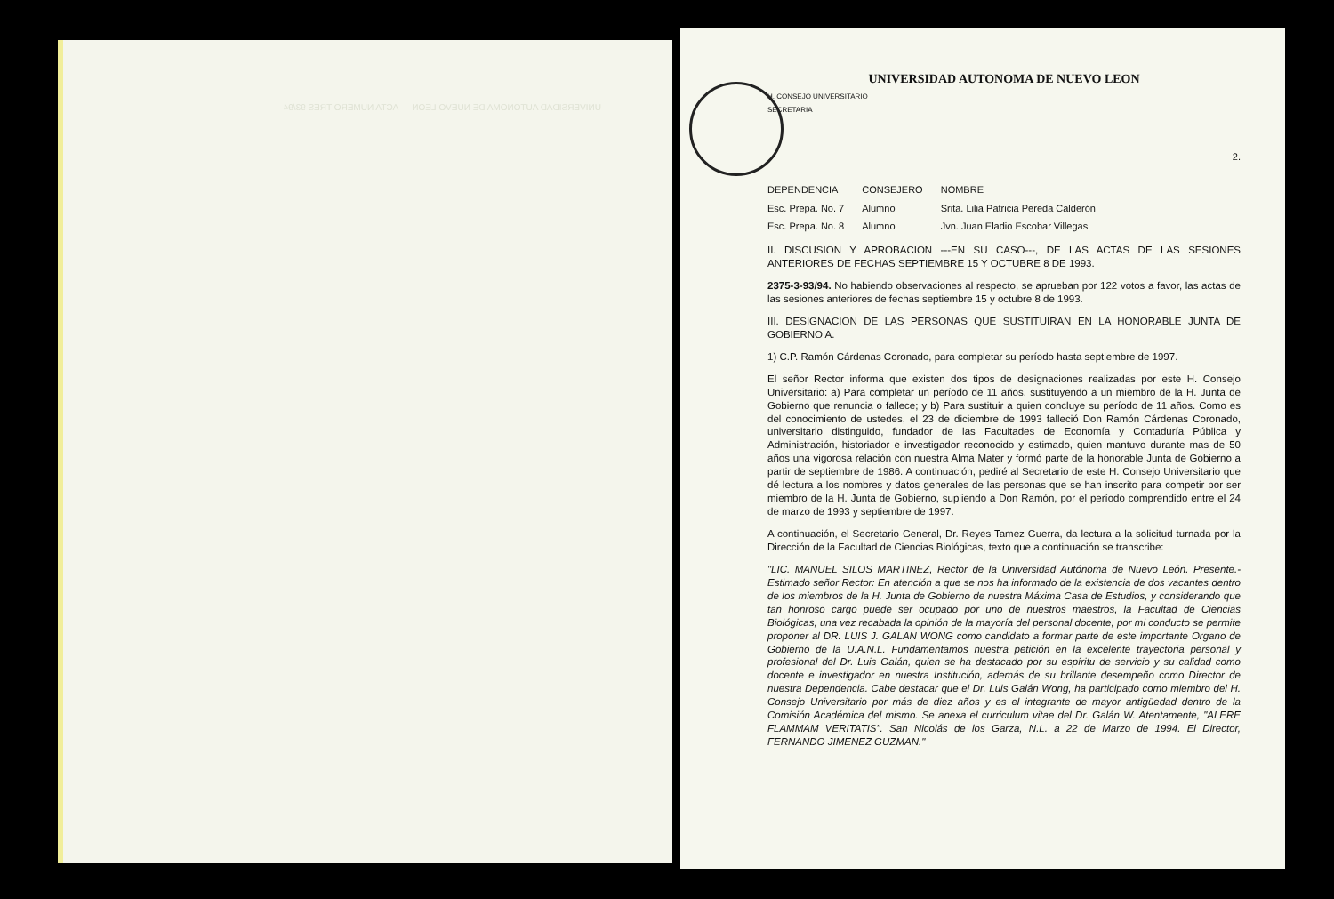UNIVERSIDAD AUTONOMA DE NUEVO LEON — ACTA NUMERO TRES 93/94
UNIVERSIDAD AUTONOMA DE NUEVO LEON
H. CONSEJO UNIVERSITARIO
SECRETARIA
2.
| DEPENDENCIA | CONSEJERO | NOMBRE |
| --- | --- | --- |
| Esc. Prepa. No. 7 | Alumno | Srita. Lilia Patricia Pereda Calderón |
| Esc. Prepa. No. 8 | Alumno | Jvn. Juan Eladio Escobar Villegas |
II. DISCUSION Y APROBACION ---EN SU CASO---, DE LAS ACTAS DE LAS SESIONES ANTERIORES DE FECHAS SEPTIEMBRE 15 Y OCTUBRE 8 DE 1993.
2375-3-93/94. No habiendo observaciones al respecto, se aprueban por 122 votos a favor, las actas de las sesiones anteriores de fechas septiembre 15 y octubre 8 de 1993.
III. DESIGNACION DE LAS PERSONAS QUE SUSTITUIRAN EN LA HONORABLE JUNTA DE GOBIERNO A:
1) C.P. Ramón Cárdenas Coronado, para completar su período hasta septiembre de 1997.
El señor Rector informa que existen dos tipos de designaciones realizadas por este H. Consejo Universitario: a) Para completar un período de 11 años, sustituyendo a un miembro de la H. Junta de Gobierno que renuncia o fallece; y b) Para sustituir a quien concluye su período de 11 años. Como es del conocimiento de ustedes, el 23 de diciembre de 1993 falleció Don Ramón Cárdenas Coronado, universitario distinguido, fundador de las Facultades de Economía y Contaduría Pública y Administración, historiador e investigador reconocido y estimado, quien mantuvo durante mas de 50 años una vigorosa relación con nuestra Alma Mater y formó parte de la honorable Junta de Gobierno a partir de septiembre de 1986. A continuación, pediré al Secretario de este H. Consejo Universitario que dé lectura a los nombres y datos generales de las personas que se han inscrito para competir por ser miembro de la H. Junta de Gobierno, supliendo a Don Ramón, por el período comprendido entre el 24 de marzo de 1993 y septiembre de 1997.
A continuación, el Secretario General, Dr. Reyes Tamez Guerra, da lectura a la solicitud turnada por la Dirección de la Facultad de Ciencias Biológicas, texto que a continuación se transcribe:
"LIC. MANUEL SILOS MARTINEZ, Rector de la Universidad Autónoma de Nuevo León. Presente.- Estimado señor Rector: En atención a que se nos ha informado de la existencia de dos vacantes dentro de los miembros de la H. Junta de Gobierno de nuestra Máxima Casa de Estudios, y considerando que tan honroso cargo puede ser ocupado por uno de nuestros maestros, la Facultad de Ciencias Biológicas, una vez recabada la opinión de la mayoría del personal docente, por mi conducto se permite proponer al DR. LUIS J. GALAN WONG como candidato a formar parte de este importante Organo de Gobierno de la U.A.N.L. Fundamentamos nuestra petición en la excelente trayectoria personal y profesional del Dr. Luis Galán, quien se ha destacado por su espíritu de servicio y su calidad como docente e investigador en nuestra Institución, además de su brillante desempeño como Director de nuestra Dependencia. Cabe destacar que el Dr. Luis Galán Wong, ha participado como miembro del H. Consejo Universitario por más de diez años y es el integrante de mayor antigüedad dentro de la Comisión Académica del mismo. Se anexa el curriculum vitae del Dr. Galán W. Atentamente, "ALERE FLAMMAM VERITATIS". San Nicolás de los Garza, N.L. a 22 de Marzo de 1994. El Director, FERNANDO JIMENEZ GUZMAN."